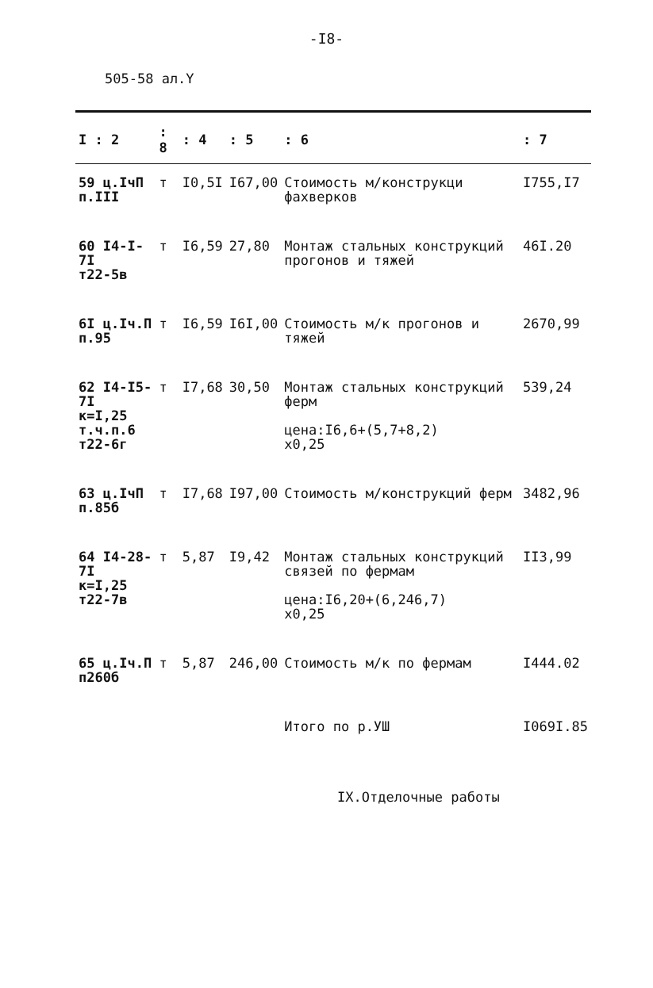-I8-
505-58 ал.Y
| I : 2 | : 8 | : 4 | : 5 | : 6 | : 7 |
| --- | --- | --- | --- | --- | --- |
| 59 ц.IчП п.III | т | I0,5I | I67,00 | Стоимость м/конструкци фахверков | I755,I7 |
| 60 I4-I-7I т22-5в | т | I6,59 | 27,80 | Монтаж стальных конструкций прогонов и тяжей | 46I.20 |
| 6I ц.Iч.П п.95 | т | I6,59 | I6I,00 | Стоимость м/к прогонов и тяжей | 2670,99 |
| 62 I4-I5-7I к=I,25 т.ч.п.6 т22-6г | т | I7,68 | 30,50 | Монтаж стальных конструкций ферм цена:I6,6+(5,7+8,2) х0,25 | 539,24 |
| 63 ц.IчП п.85б | т | I7,68 | I97,00 | Стоимость м/конструкций ферм | 3482,96 |
| 64 I4-28-7I к=I,25 т22-7в | т | 5,87 | I9,42 | Монтаж стальных конструкций связей по фермам цена:I6,20+(6,246,7) х0,25 | II3,99 |
| 65 ц.Iч.П п260б | т | 5,87 | 246,00 | Стоимость м/к по фермам | I444.02 |
| | | | | Итого по р.УШ | I069I.85 |
IX.Отделочные работы